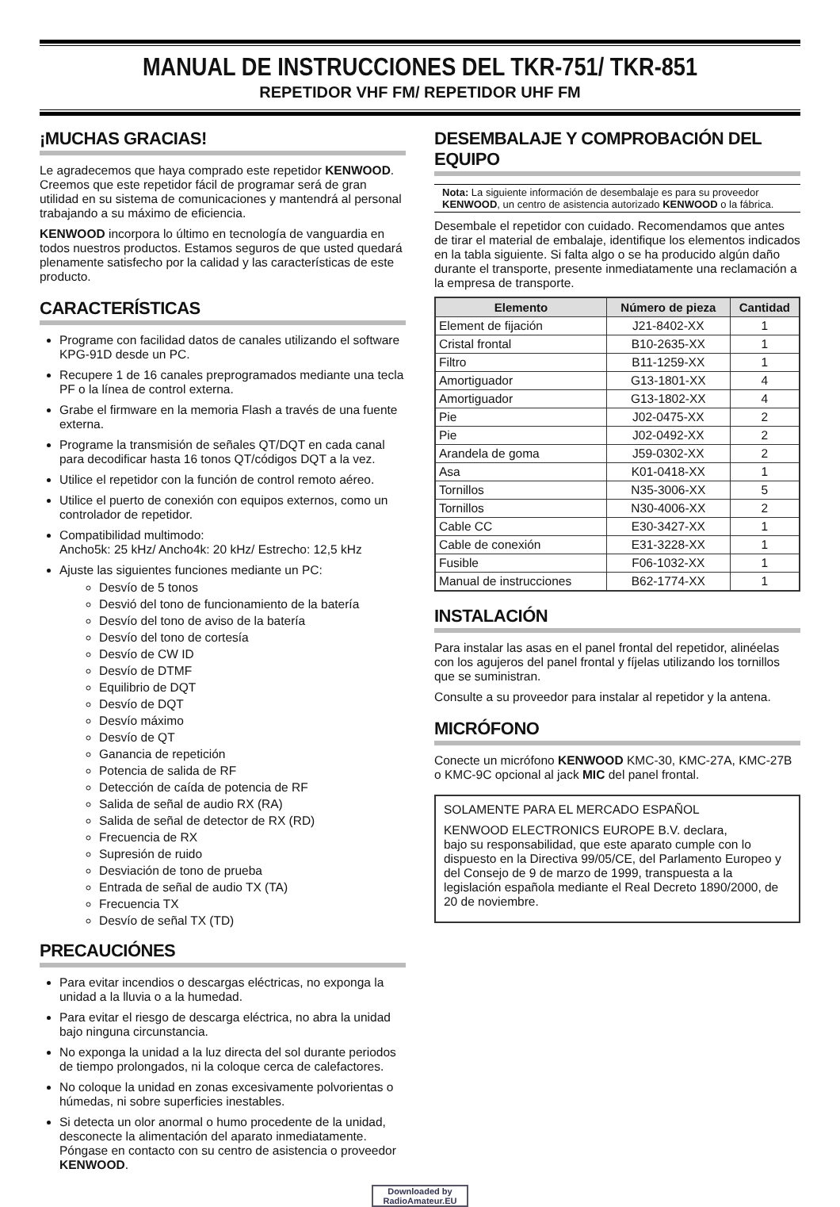MANUAL DE INSTRUCCIONES DEL TKR-751/ TKR-851
REPETIDOR VHF FM/ REPETIDOR UHF FM
¡MUCHAS GRACIAS!
Le agradecemos que haya comprado este repetidor KENWOOD. Creemos que este repetidor fácil de programar será de gran utilidad en su sistema de comunicaciones y mantendrá al personal trabajando a su máximo de eficiencia.
KENWOOD incorpora lo último en tecnología de vanguardia en todos nuestros productos. Estamos seguros de que usted quedará plenamente satisfecho por la calidad y las características de este producto.
CARACTERÍSTICAS
Programe con facilidad datos de canales utilizando el software KPG-91D desde un PC.
Recupere 1 de 16 canales preprogramados mediante una tecla PF o la línea de control externa.
Grabe el firmware en la memoria Flash a través de una fuente externa.
Programe la transmisión de señales QT/DQT en cada canal para decodificar hasta 16 tonos QT/códigos DQT a la vez.
Utilice el repetidor con la función de control remoto aéreo.
Utilice el puerto de conexión con equipos externos, como un controlador de repetidor.
Compatibilidad multimodo:
Ancho5k: 25 kHz/ Ancho4k: 20 kHz/ Estrecho: 12,5 kHz
Ajuste las siguientes funciones mediante un PC:
Desvío de 5 tonos
Desvió del tono de funcionamiento de la batería
Desvío del tono de aviso de la batería
Desvío del tono de cortesía
Desvío de CW ID
Desvío de DTMF
Equilibrio de DQT
Desvío de DQT
Desvío máximo
Desvío de QT
Ganancia de repetición
Potencia de salida de RF
Detección de caída de potencia de RF
Salida de señal de audio RX (RA)
Salida de señal de detector de RX (RD)
Frecuencia de RX
Supresión de ruido
Desviación de tono de prueba
Entrada de señal de audio TX (TA)
Frecuencia TX
Desvío de señal TX (TD)
PRECAUCIÓNES
Para evitar incendios o descargas eléctricas, no exponga la unidad a la lluvia o a la humedad.
Para evitar el riesgo de descarga eléctrica, no abra la unidad bajo ninguna circunstancia.
No exponga la unidad a la luz directa del sol durante periodos de tiempo prolongados, ni la coloque cerca de calefactores.
No coloque la unidad en zonas excesivamente polvorientas o húmedas, ni sobre superficies inestables.
Si detecta un olor anormal o humo procedente de la unidad, desconecte la alimentación del aparato inmediatamente. Póngase en contacto con su centro de asistencia o proveedor KENWOOD.
DESEMBALAJE Y COMPROBACIÓN DEL EQUIPO
Nota: La siguiente información de desembalaje es para su proveedor KENWOOD, un centro de asistencia autorizado KENWOOD o la fábrica.
Desembale el repetidor con cuidado. Recomendamos que antes de tirar el material de embalaje, identifique los elementos indicados en la tabla siguiente. Si falta algo o se ha producido algún daño durante el transporte, presente inmediatamente una reclamación a la empresa de transporte.
| Elemento | Número de pieza | Cantidad |
| --- | --- | --- |
| Element de fijación | J21-8402-XX | 1 |
| Cristal frontal | B10-2635-XX | 1 |
| Filtro | B11-1259-XX | 1 |
| Amortiguador | G13-1801-XX | 4 |
| Amortiguador | G13-1802-XX | 4 |
| Pie | J02-0475-XX | 2 |
| Pie | J02-0492-XX | 2 |
| Arandela de goma | J59-0302-XX | 2 |
| Asa | K01-0418-XX | 1 |
| Tornillos | N35-3006-XX | 5 |
| Tornillos | N30-4006-XX | 2 |
| Cable CC | E30-3427-XX | 1 |
| Cable de conexión | E31-3228-XX | 1 |
| Fusible | F06-1032-XX | 1 |
| Manual de instrucciones | B62-1774-XX | 1 |
INSTALACIÓN
Para instalar las asas en el panel frontal del repetidor, alinéelas con los agujeros del panel frontal y fíjelas utilizando los tornillos que se suministran.
Consulte a su proveedor para instalar al repetidor y la antena.
MICRÓFONO
Conecte un micrófono KENWOOD KMC-30, KMC-27A, KMC-27B o KMC-9C opcional al jack MIC del panel frontal.
SOLAMENTE PARA EL MERCADO ESPAÑOL
KENWOOD ELECTRONICS EUROPE B.V. declara,
bajo su responsabilidad, que este aparato cumple con lo dispuesto en la Directiva 99/05/CE, del Parlamento Europeo y del Consejo de 9 de marzo de 1999, transpuesta a la legislación española mediante el Real Decreto 1890/2000, de 20 de noviembre.
Downloaded by
RadioAmateur.EU